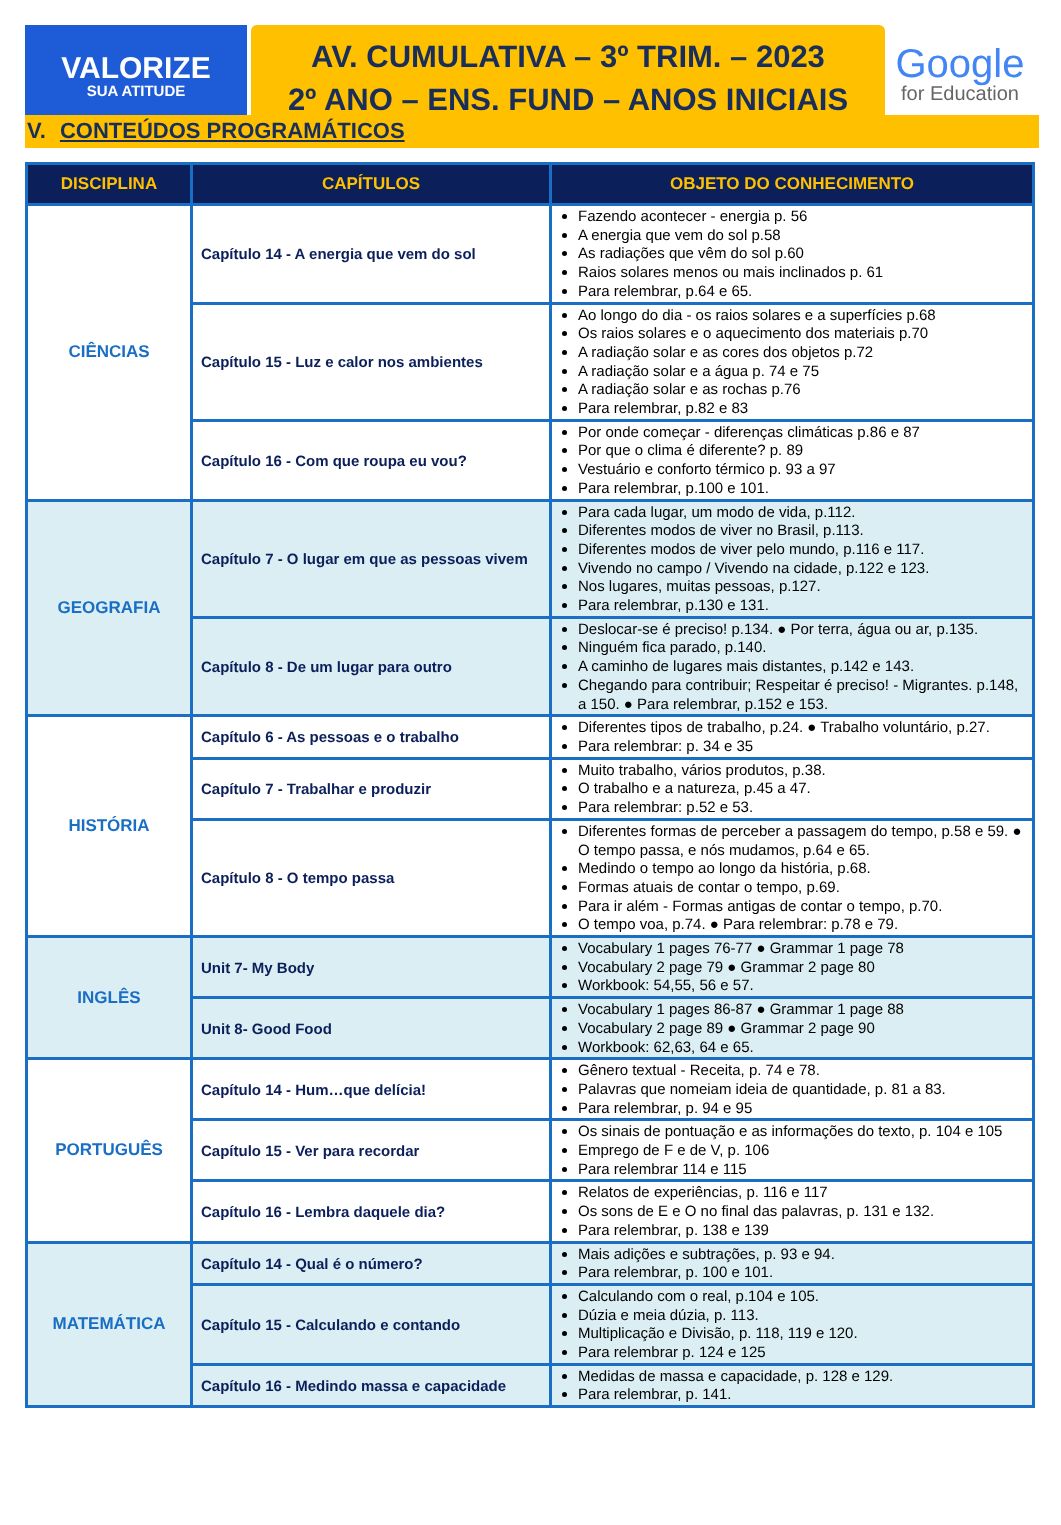VALORIZE
SUA ATITUDE
AV. CUMULATIVA – 3º TRIM. – 2023
2º ANO – ENS. FUND – ANOS INICIAIS
Google
for Education
V. CONTEÚDOS PROGRAMÁTICOS
| DISCIPLINA | CAPÍTULOS | OBJETO DO CONHECIMENTO |
| --- | --- | --- |
| CIÊNCIAS | Capítulo 14 - A energia que vem do sol | Fazendo acontecer - energia p. 56 A energia que vem do sol p.58 As radiações que vêm do sol p.60 Raios solares menos ou mais inclinados p. 61 Para relembrar, p.64 e 65. |
| | Capítulo 15 - Luz e calor nos ambientes | Ao longo do dia - os raios solares e a superfícies p.68 Os raios solares e o aquecimento dos materiais p.70 A radiação solar e as cores dos objetos p.72 A radiação solar e a água p. 74 e 75 A radiação solar e as rochas p.76 Para relembrar, p.82 e 83 |
| | Capítulo 16 - Com que roupa eu vou? | Por onde começar - diferenças climáticas p.86 e 87 Por que o clima é diferente? p. 89 Vestuário e conforto térmico p. 93 a 97 Para relembrar, p.100 e 101. |
| GEOGRAFIA | Capítulo 7 - O lugar em que as pessoas vivem | Para cada lugar, um modo de vida, p.112. Diferentes modos de viver no Brasil, p.113. Diferentes modos de viver pelo mundo, p.116 e 117. Vivendo no campo / Vivendo na cidade, p.122 e 123. Nos lugares, muitas pessoas, p.127. Para relembrar, p.130 e 131. |
| | Capítulo 8 - De um lugar para outro | Deslocar-se é preciso! p.134. ● Por terra, água ou ar, p.135. Ninguém fica parado, p.140. A caminho de lugares mais distantes, p.142 e 143. Chegando para contribuir; Respeitar é preciso! - Migrantes. p.148, a 150. ● Para relembrar, p.152 e 153. |
| HISTÓRIA | Capítulo 6 - As pessoas e o trabalho | Diferentes tipos de trabalho, p.24. ● Trabalho voluntário, p.27. Para relembrar: p. 34 e 35 |
| | Capítulo 7 - Trabalhar e produzir | Muito trabalho, vários produtos, p.38. O trabalho e a natureza, p.45 a 47. Para relembrar: p.52 e 53. |
| | Capítulo 8 - O tempo passa | Diferentes formas de perceber a passagem do tempo, p.58 e 59. ● O tempo passa, e nós mudamos, p.64 e 65. Medindo o tempo ao longo da história, p.68. Formas atuais de contar o tempo, p.69. Para ir além - Formas antigas de contar o tempo, p.70. O tempo voa, p.74. ● Para relembrar: p.78 e 79. |
| INGLÊS | Unit 7- My Body | Vocabulary 1 pages 76-77 ● Grammar 1 page 78 Vocabulary 2 page 79 ● Grammar 2 page 80 Workbook: 54,55, 56 e 57. |
| | Unit 8- Good Food | Vocabulary 1 pages 86-87 ● Grammar 1 page 88 Vocabulary 2 page 89 ● Grammar 2 page 90 Workbook: 62,63, 64 e 65. |
| PORTUGUÊS | Capítulo 14 - Hum…que delícia! | Gênero textual - Receita, p. 74 e 78. Palavras que nomeiam ideia de quantidade, p. 81 a 83. Para relembrar, p. 94 e 95 |
| | Capítulo 15 - Ver para recordar | Os sinais de pontuação e as informações do texto, p. 104 e 105 Emprego de F e de V, p. 106 Para relembrar 114 e 115 |
| | Capítulo 16 - Lembra daquele dia? | Relatos de experiências, p. 116 e 117 Os sons de E e O no final das palavras, p. 131 e 132. Para relembrar, p. 138 e 139 |
| MATEMÁTICA | Capítulo 14 - Qual é o número? | Mais adições e subtrações, p. 93 e 94. Para relembrar, p. 100 e 101. |
| | Capítulo 15 - Calculando e contando | Calculando com o real, p.104 e 105. Dúzia e meia dúzia, p. 113. Multiplicação e Divisão, p. 118, 119 e 120. Para relembrar p. 124 e 125 |
| | Capítulo 16 - Medindo massa e capacidade | Medidas de massa e capacidade, p. 128 e 129. Para relembrar, p. 141. |